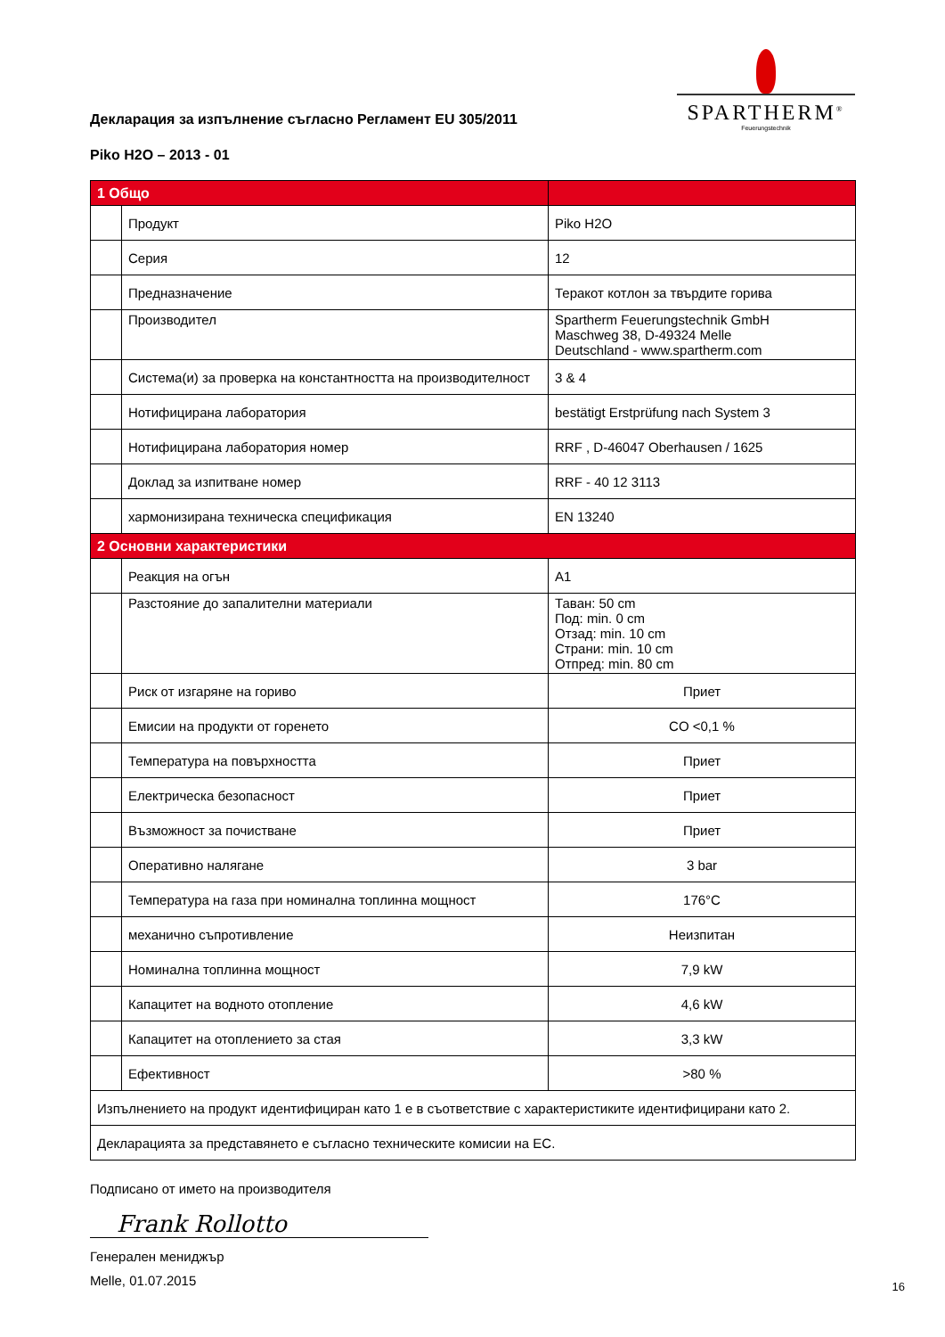SPARTHERM<sup>®</sup>
Feuerungstechnik
Декларация за изпълнение съгласно Регламент EU 305/2011
Piko H2O – 2013 - 01
| 1 Общо | | |
| --- | --- | --- |
| | Продукт | Piko H2O |
| | Серия | 12 |
| | Предназначение | Теракот котлон за твърдите горива |
| | Производител | Spartherm Feuerungstechnik GmbH Maschweg 38, D-49324 Melle Deutschland - www.spartherm.com |
| | Система(и) за проверка на константността на производителност | 3 & 4 |
| | Нотифицирана лаборатория | bestätigt Erstprüfung nach System 3 |
| | Нотифицирана лаборатория номер | RRF , D-46047 Oberhausen / 1625 |
| | Доклад за изпитване номер | RRF - 40 12 3113 |
| | хармонизирана техническа спецификация | EN 13240 |
| 2 Основни характеристики | | |
| | Реакция на огън | A1 |
| | Разстояние до запалителни материали | Таван: 50 cm Под: min. 0 cm Отзад: min. 10 cm Страни: min. 10 cm Отпред: min. 80 cm |
| | Риск от изгаряне на гориво | Приет |
| | Емисии на продукти от горенето | CO <0,1 % |
| | Температура на повърхността | Приет |
| | Електрическа безопасност | Приет |
| | Възможност за почистване | Приет |
| | Оперативно налягане | 3 bar |
| | Температура на газа при номинална топлинна мощност | 176°C |
| | механично съпротивление | Неизпитан |
| | Номинална топлинна мощност | 7,9 kW |
| | Капацитет на водното отопление | 4,6 kW |
| | Капацитет на отоплението за стая | 3,3 kW |
| | Ефективност | >80 % |
| Изпълнението на продукт идентифициран като 1 е в съответствие с характеристиките идентифицирани като 2. | | |
| Декларацията за представянето е съгласно техническите комисии на ЕС. | | |
Подписано от името на производителя
Frank Rollotto
Генерален мениджър
Melle, 01.07.2015
16